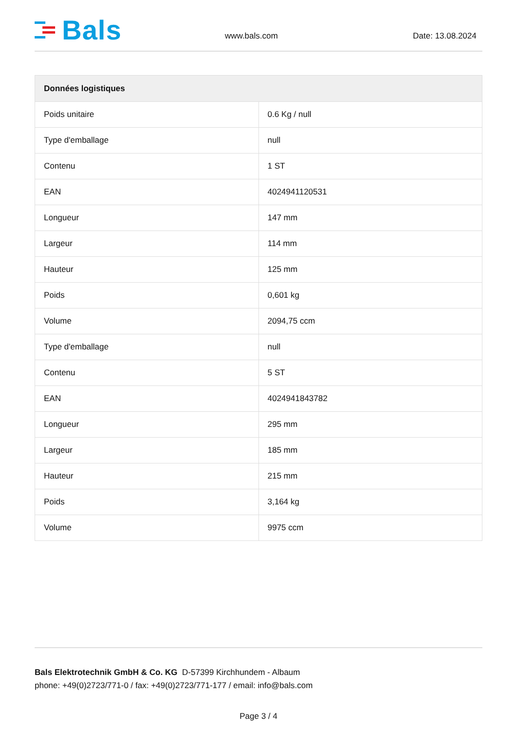Bals
www.bals.com
Date: 13.08.2024
| Données logistiques | |
| --- | --- |
| Poids unitaire | 0.6 Kg / null |
| Type d'emballage | null |
| Contenu | 1 ST |
| EAN | 4024941120531 |
| Longueur | 147 mm |
| Largeur | 114 mm |
| Hauteur | 125 mm |
| Poids | 0,601 kg |
| Volume | 2094,75 ccm |
| Type d'emballage | null |
| Contenu | 5 ST |
| EAN | 4024941843782 |
| Longueur | 295 mm |
| Largeur | 185 mm |
| Hauteur | 215 mm |
| Poids | 3,164 kg |
| Volume | 9975 ccm |
Bals Elektrotechnik GmbH & Co. KG D-57399 Kirchhundem - Albaum
phone: +49(0)2723/771-0 / fax: +49(0)2723/771-177 / email: info@bals.com
Page 3 / 4